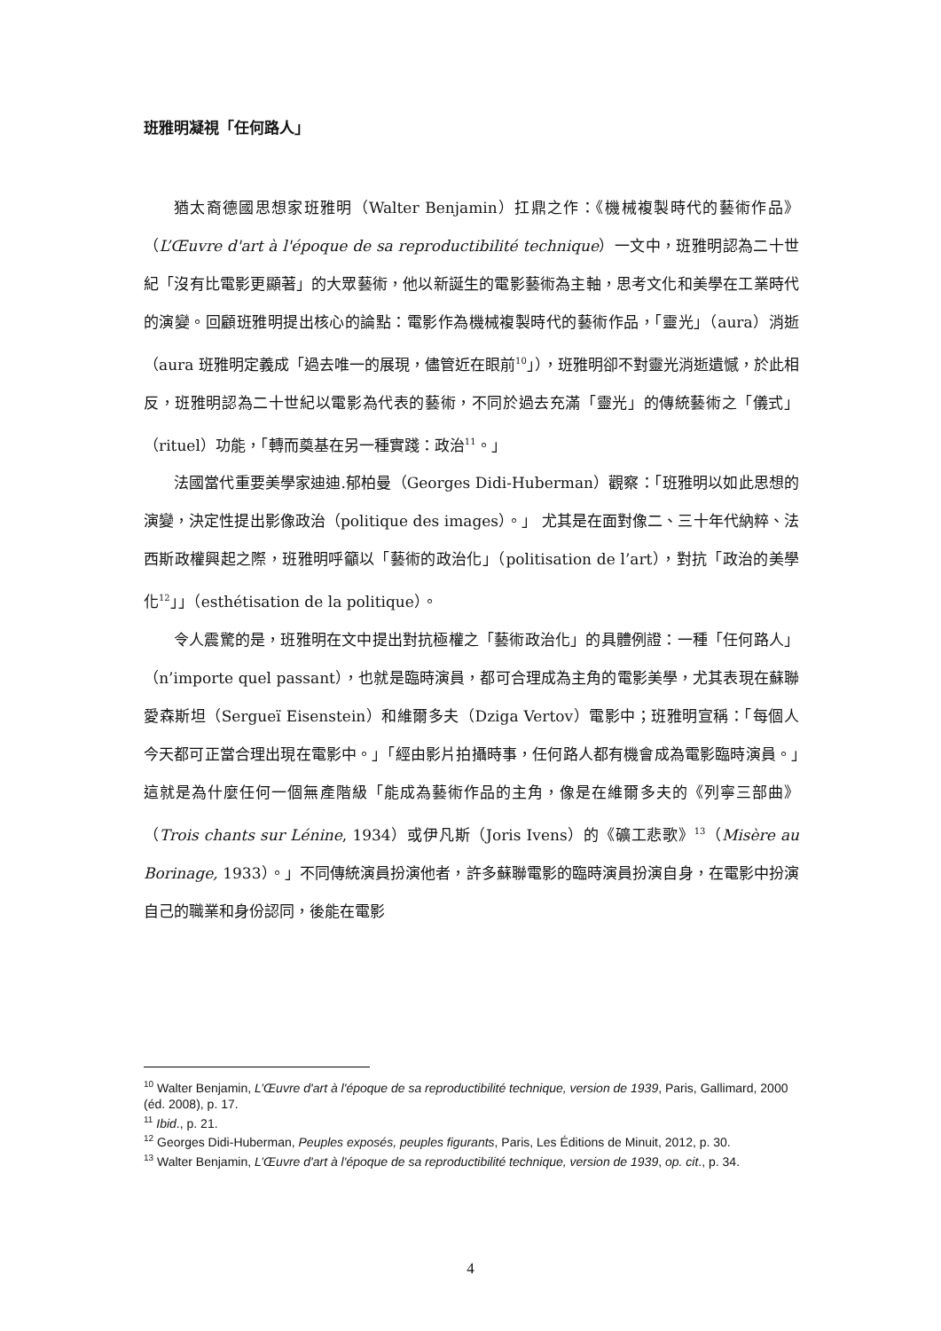班雅明凝視「任何路人」
猶太裔德國思想家班雅明（Walter Benjamin）扛鼎之作：《機械複製時代的藝術作品》（L’Œuvre d'art à l'époque de sa reproductibilité technique）一文中，班雅明認為二十世紀「沒有比電影更顯著」的大眾藝術，他以新誕生的電影藝術為主軸，思考文化和美學在工業時代的演變。回顧班雅明提出核心的論點：電影作為機械複製時代的藝術作品，「靈光」（aura）消逝（aura 班雅明定義成「過去唯一的展現，儘管近在眼前<sup>10</sup>」），班雅明卻不對靈光消逝遺憾，於此相反，班雅明認為二十世紀以電影為代表的藝術，不同於過去充滿「靈光」的傳統藝術之「儀式」（rituel）功能，「轉而奠基在另一種實踐：政治<sup>11</sup>。」
法國當代重要美學家迪迪.郁柏曼（Georges Didi-Huberman）觀察：「班雅明以如此思想的演變，決定性提出影像政治（politique des images）。」 尤其是在面對像二、三十年代納粹、法西斯政權興起之際，班雅明呼籲以「藝術的政治化」（politisation de l’art），對抗「政治的美學化<sup>12</sup>」」（esthétisation de la politique）。
令人震驚的是，班雅明在文中提出對抗極權之「藝術政治化」的具體例證：一種「任何路人」（n’importe quel passant），也就是臨時演員，都可合理成為主角的電影美學，尤其表現在蘇聯愛森斯坦（Sergueï Eisenstein）和維爾多夫（Dziga Vertov）電影中；班雅明宣稱：「每個人今天都可正當合理出現在電影中。」「經由影片拍攝時事，任何路人都有機會成為電影臨時演員。」這就是為什麼任何一個無產階級「能成為藝術作品的主角，像是在維爾多夫的《列寧三部曲》（Trois chants sur Lénine, 1934）或伊凡斯（Joris Ivens）的《礦工悲歌》<sup>13</sup>（Misère au Borinage, 1933）。」不同傳統演員扮演他者，許多蘇聯電影的臨時演員扮演自身，在電影中扮演自己的職業和身份認同，後能在電影
<sup>10</sup> Walter Benjamin, L’Œuvre d'art à l'époque de sa reproductibilité technique, version de 1939, Paris, Gallimard, 2000 (éd. 2008), p. 17.
<sup>11</sup> Ibid., p. 21.
<sup>12</sup> Georges Didi-Huberman, Peuples exposés, peuples figurants, Paris, Les Éditions de Minuit, 2012, p. 30.
<sup>13</sup> Walter Benjamin, L’Œuvre d'art à l'époque de sa reproductibilité technique, version de 1939, op. cit., p. 34.
4